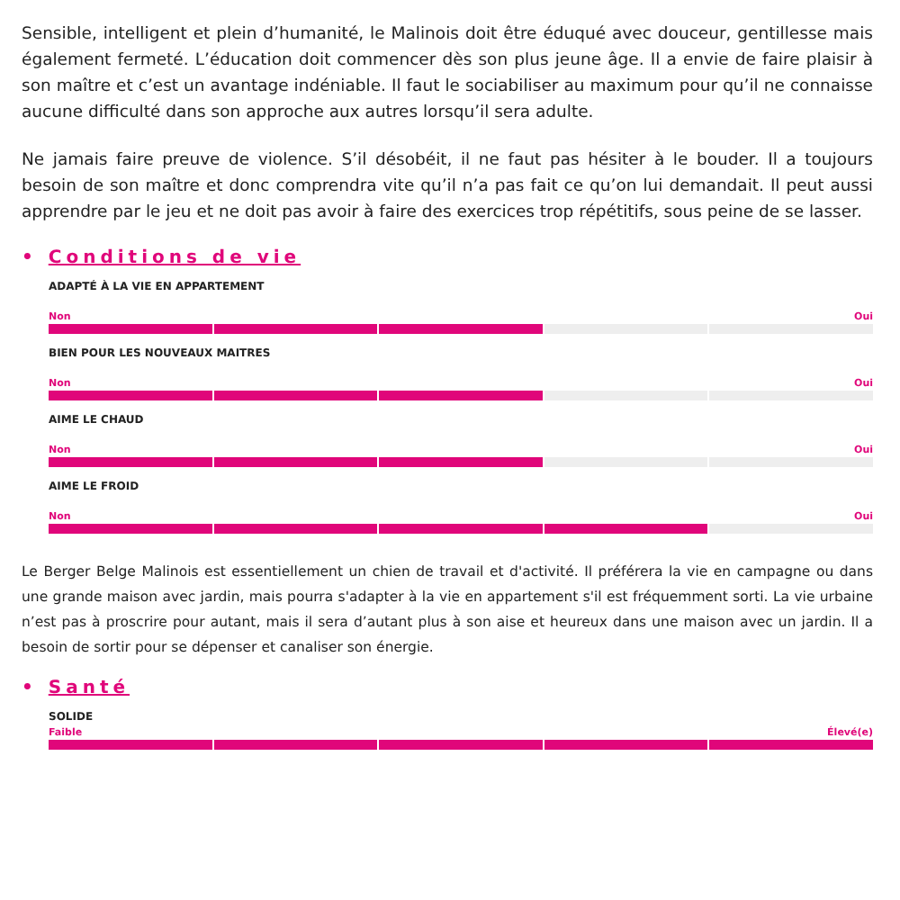Sensible, intelligent et plein d’humanité, le Malinois doit être éduqué avec douceur, gentillesse mais également fermeté. L’éducation doit commencer dès son plus jeune âge. Il a envie de faire plaisir à son maître et c’est un avantage indéniable. Il faut le sociabiliser au maximum pour qu’il ne connaisse aucune difficulté dans son approche aux autres lorsqu’il sera adulte.
Ne jamais faire preuve de violence. S’il désobéit, il ne faut pas hésiter à le bouder. Il a toujours besoin de son maître et donc comprendra vite qu’il n’a pas fait ce qu’on lui demandait. Il peut aussi apprendre par le jeu et ne doit pas avoir à faire des exercices trop répétitifs, sous peine de se lasser.
• Conditions de vie
ADAPTÉ À LA VIE EN APPARTEMENT
Non Oui
BIEN POUR LES NOUVEAUX MAITRES
Non Oui
AIME LE CHAUD
Non Oui
AIME LE FROID
Non Oui
Le Berger Belge Malinois est essentiellement un chien de travail et d'activité. Il préférera la vie en campagne ou dans une grande maison avec jardin, mais pourra s'adapter à la vie en appartement s'il est fréquemment sorti. La vie urbaine n’est pas à proscrire pour autant, mais il sera d’autant plus à son aise et heureux dans une maison avec un jardin. Il a besoin de sortir pour se dépenser et canaliser son énergie.
• Santé
SOLIDE
Faible Élevé(e)